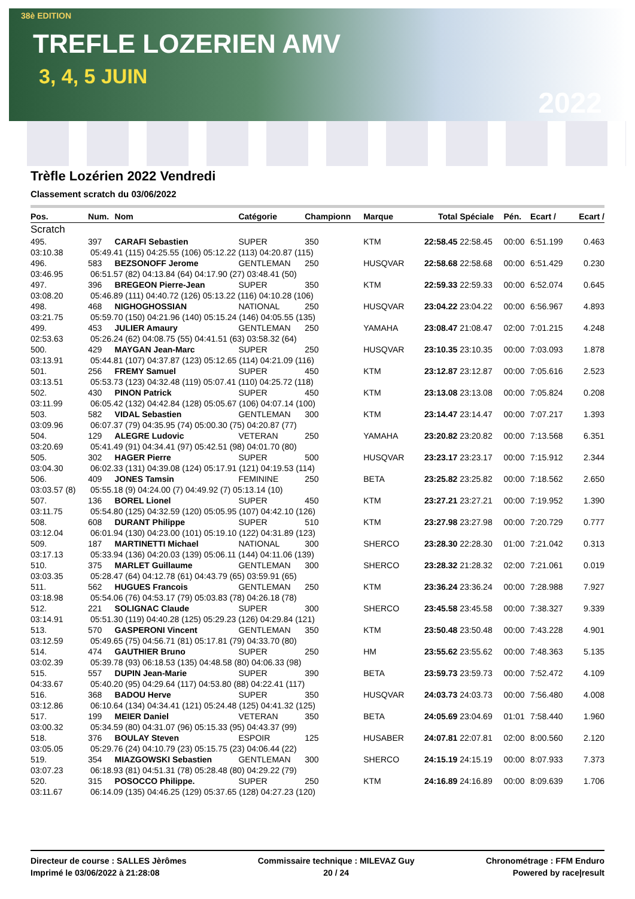38è EDITION
TREFLE LOZERIEN AMV
3, 4, 5 JUIN
2022
Trèfle Lozérien 2022 Vendredi
Classement scratch du 03/06/2022
| Pos. | Num. | Nom | Catégorie | Championn | Marque | Total | Spéciale | Pén. | Ecart / | Ecart / |
| --- | --- | --- | --- | --- | --- | --- | --- | --- | --- | --- |
| Scratch | | | | | | | | | | |
| 495. | 397 | CARAFI Sebastien | SUPER | 350 | KTM | 22:58.45 | 22:58.45 | 00:00 | 6:51.199 | 0.463 |
| 03:10.38 | 05:49.41 (115) 04:25.55 (106) 05:12.22 (113) 04:20.87 (115) | | | | | | | | | |
| 496. | 583 | BEZSONOFF Jerome | GENTLEMAN | 250 | HUSQVAR | 22:58.68 | 22:58.68 | 00:00 | 6:51.429 | 0.230 |
| 03:46.95 | 06:51.57 (82) 04:13.84 (64) 04:17.90 (27) 03:48.41 (50) | | | | | | | | | |
| 497. | 396 | BREGEON Pierre-Jean | SUPER | 350 | KTM | 22:59.33 | 22:59.33 | 00:00 | 6:52.074 | 0.645 |
| 03:08.20 | 05:46.89 (111) 04:40.72 (126) 05:13.22 (116) 04:10.28 (106) | | | | | | | | | |
| 498. | 468 | NIGHOGHOSSIAN | NATIONAL | 250 | HUSQVAR | 23:04.22 | 23:04.22 | 00:00 | 6:56.967 | 4.893 |
| 03:21.75 | 05:59.70 (150) 04:21.96 (140) 05:15.24 (146) 04:05.55 (135) | | | | | | | | | |
| 499. | 453 | JULIER Amaury | GENTLEMAN | 250 | YAMAHA | 23:08.47 | 21:08.47 | 02:00 | 7:01.215 | 4.248 |
| 02:53.63 | 05:26.24 (62) 04:08.75 (55) 04:41.51 (63) 03:58.32 (64) | | | | | | | | | |
| 500. | 429 | MAYGAN Jean-Marc | SUPER | 250 | HUSQVAR | 23:10.35 | 23:10.35 | 00:00 | 7:03.093 | 1.878 |
| 03:13.91 | 05:44.81 (107) 04:37.87 (123) 05:12.65 (114) 04:21.09 (116) | | | | | | | | | |
| 501. | 256 | FREMY Samuel | SUPER | 450 | KTM | 23:12.87 | 23:12.87 | 00:00 | 7:05.616 | 2.523 |
| 03:13.51 | 05:53.73 (123) 04:32.48 (119) 05:07.41 (110) 04:25.72 (118) | | | | | | | | | |
| 502. | 430 | PINON Patrick | SUPER | 450 | KTM | 23:13.08 | 23:13.08 | 00:00 | 7:05.824 | 0.208 |
| 03:11.99 | 06:05.42 (132) 04:42.84 (128) 05:05.67 (106) 04:07.14 (100) | | | | | | | | | |
| 503. | 582 | VIDAL Sebastien | GENTLEMAN | 300 | KTM | 23:14.47 | 23:14.47 | 00:00 | 7:07.217 | 1.393 |
| 03:09.96 | 06:07.37 (79) 04:35.95 (74) 05:00.30 (75) 04:20.87 (77) | | | | | | | | | |
| 504. | 129 | ALEGRE Ludovic | VETERAN | 250 | YAMAHA | 23:20.82 | 23:20.82 | 00:00 | 7:13.568 | 6.351 |
| 03:20.69 | 05:41.49 (91) 04:34.41 (97) 05:42.51 (98) 04:01.70 (80) | | | | | | | | | |
| 505. | 302 | HAGER Pierre | SUPER | 500 | HUSQVAR | 23:23.17 | 23:23.17 | 00:00 | 7:15.912 | 2.344 |
| 03:04.30 | 06:02.33 (131) 04:39.08 (124) 05:17.91 (121) 04:19.53 (114) | | | | | | | | | |
| 506. | 409 | JONES Tamsin | FEMININE | 250 | BETA | 23:25.82 | 23:25.82 | 00:00 | 7:18.562 | 2.650 |
| 03:03.57 (8) | 05:55.18 (9) 04:24.00 (7) 04:49.92 (7) 05:13.14 (10) | | | | | | | | | |
| 507. | 136 | BOREL Lionel | SUPER | 450 | KTM | 23:27.21 | 23:27.21 | 00:00 | 7:19.952 | 1.390 |
| 03:11.75 | 05:54.80 (125) 04:32.59 (120) 05:05.95 (107) 04:42.10 (126) | | | | | | | | | |
| 508. | 608 | DURANT Philippe | SUPER | 510 | KTM | 23:27.98 | 23:27.98 | 00:00 | 7:20.729 | 0.777 |
| 03:12.04 | 06:01.94 (130) 04:23.00 (101) 05:19.10 (122) 04:31.89 (123) | | | | | | | | | |
| 509. | 187 | MARTINETTI Michael | NATIONAL | 300 | SHERCO | 23:28.30 | 22:28.30 | 01:00 | 7:21.042 | 0.313 |
| 03:17.13 | 05:33.94 (136) 04:20.03 (139) 05:06.11 (144) 04:11.06 (139) | | | | | | | | | |
| 510. | 375 | MARLET Guillaume | GENTLEMAN | 300 | SHERCO | 23:28.32 | 21:28.32 | 02:00 | 7:21.061 | 0.019 |
| 03:03.35 | 05:28.47 (64) 04:12.78 (61) 04:43.79 (65) 03:59.91 (65) | | | | | | | | | |
| 511. | 562 | HUGUES Francois | GENTLEMAN | 250 | KTM | 23:36.24 | 23:36.24 | 00:00 | 7:28.988 | 7.927 |
| 03:18.98 | 05:54.06 (76) 04:53.17 (79) 05:03.83 (78) 04:26.18 (78) | | | | | | | | | |
| 512. | 221 | SOLIGNAC Claude | SUPER | 300 | SHERCO | 23:45.58 | 23:45.58 | 00:00 | 7:38.327 | 9.339 |
| 03:14.91 | 05:51.30 (119) 04:40.28 (125) 05:29.23 (126) 04:29.84 (121) | | | | | | | | | |
| 513. | 570 | GASPERONI Vincent | GENTLEMAN | 350 | KTM | 23:50.48 | 23:50.48 | 00:00 | 7:43.228 | 4.901 |
| 03:12.59 | 05:49.65 (75) 04:56.71 (81) 05:17.81 (79) 04:33.70 (80) | | | | | | | | | |
| 514. | 474 | GAUTHIER Bruno | SUPER | 250 | HM | 23:55.62 | 23:55.62 | 00:00 | 7:48.363 | 5.135 |
| 03:02.39 | 05:39.78 (93) 06:18.53 (135) 04:48.58 (80) 04:06.33 (98) | | | | | | | | | |
| 515. | 557 | DUPIN Jean-Marie | SUPER | 390 | BETA | 23:59.73 | 23:59.73 | 00:00 | 7:52.472 | 4.109 |
| 04:33.67 | 05:40.20 (95) 04:29.64 (117) 04:53.80 (88) 04:22.41 (117) | | | | | | | | | |
| 516. | 368 | BADOU Herve | SUPER | 350 | HUSQVAR | 24:03.73 | 24:03.73 | 00:00 | 7:56.480 | 4.008 |
| 03:12.86 | 06:10.64 (134) 04:34.41 (121) 05:24.48 (125) 04:41.32 (125) | | | | | | | | | |
| 517. | 199 | MEIER Daniel | VETERAN | 350 | BETA | 24:05.69 | 23:04.69 | 01:01 | 7:58.440 | 1.960 |
| 03:00.32 | 05:34.59 (80) 04:31.07 (96) 05:15.33 (95) 04:43.37 (99) | | | | | | | | | |
| 518. | 376 | BOULAY Steven | ESPOIR | 125 | HUSABER | 24:07.81 | 22:07.81 | 02:00 | 8:00.560 | 2.120 |
| 03:05.05 | 05:29.76 (24) 04:10.79 (23) 05:15.75 (23) 04:06.44 (22) | | | | | | | | | |
| 519. | 354 | MIAZGOWSKI Sebastien | GENTLEMAN | 300 | SHERCO | 24:15.19 | 24:15.19 | 00:00 | 8:07.933 | 7.373 |
| 03:07.23 | 06:18.93 (81) 04:51.31 (78) 05:28.48 (80) 04:29.22 (79) | | | | | | | | | |
| 520. | 315 | POSOCCO Philippe. | SUPER | 250 | KTM | 24:16.89 | 24:16.89 | 00:00 | 8:09.639 | 1.706 |
| 03:11.67 | 06:14.09 (135) 04:46.25 (129) 05:37.65 (128) 04:27.23 (120) | | | | | | | | | |
Directeur de course : SALLES Jèrômes
Imprimé le 03/06/2022 à 21:28:08
Commissaire technique : MILEVAZ Guy
20 / 24
Chronométrage : FFM Enduro
Powered by race|result